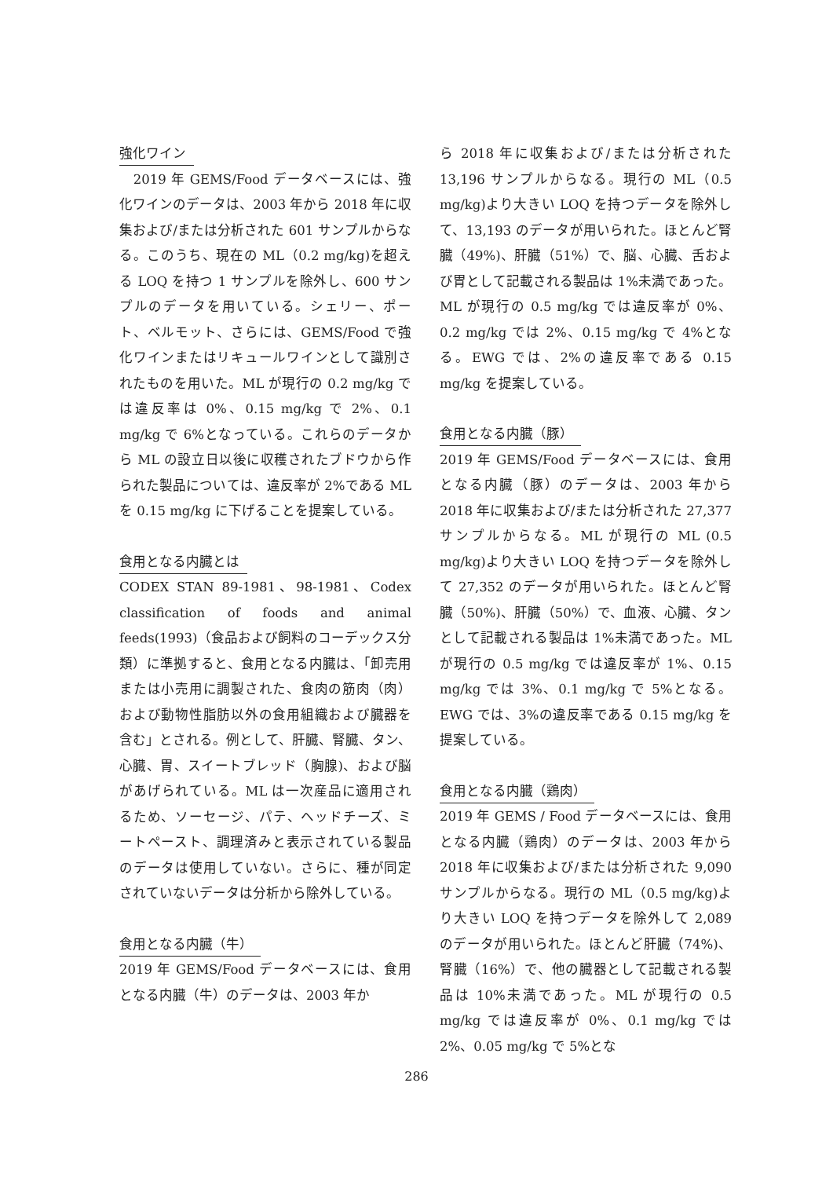強化ワイン
　2019 年 GEMS/Food データベースには、強化ワインのデータは、2003 年から 2018 年に収集および/または分析された 601 サンプルからなる。このうち、現在の ML（0.2 mg/kg)を超える LOQ を持つ 1 サンプルを除外し、600 サンプルのデータを用いている。シェリー、ポート、ベルモット、さらには、GEMS/Food で強化ワインまたはリキュールワインとして識別されたものを用いた。ML が現行の 0.2 mg/kg では違反率は 0%、0.15 mg/kg で 2%、0.1 mg/kg で 6%となっている。これらのデータから ML の設立日以後に収穫されたブドウから作られた製品については、違反率が 2%である ML を 0.15 mg/kg に下げることを提案している。
食用となる内臓とは
CODEX STAN 89-1981、98-1981、Codex classification of foods and animal feeds(1993)（食品および飼料のコーデックス分類）に準拠すると、食用となる内臓は、「卸売用または小売用に調製された、食肉の筋肉（肉）および動物性脂肪以外の食用組織および臓器を含む」とされる。例として、肝臓、腎臓、タン、心臓、胃、スイートブレッド（胸腺)、および脳があげられている。ML は一次産品に適用されるため、ソーセージ、パテ、ヘッドチーズ、ミートペースト、調理済みと表示されている製品のデータは使用していない。さらに、種が同定されていないデータは分析から除外している。
食用となる内臓（牛）
2019 年 GEMS/Food データベースには、食用となる内臓（牛）のデータは、2003 年か
ら 2018 年に収集および/または分析された 13,196 サンプルからなる。現行の ML（0.5 mg/kg)より大きい LOQ を持つデータを除外して、13,193 のデータが用いられた。ほとんど腎臓（49%)、肝臓（51%）で、脳、心臓、舌および胃として記載される製品は 1%未満であった。ML が現行の 0.5 mg/kg では違反率が 0%、0.2 mg/kg では 2%、0.15 mg/kg で 4%となる。EWG では、2%の違反率である 0.15 mg/kg を提案している。
食用となる内臓（豚）
2019 年 GEMS/Food データベースには、食用となる内臓（豚）のデータは、2003 年から 2018 年に収集および/または分析された 27,377 サンプルからなる。ML が現行の ML (0.5 mg/kg)より大きい LOQ を持つデータを除外して 27,352 のデータが用いられた。ほとんど腎臓（50%)、肝臓（50%）で、血液、心臓、タンとして記載される製品は 1%未満であった。ML が現行の 0.5 mg/kg では違反率が 1%、0.15 mg/kg では 3%、0.1 mg/kg で 5%となる。EWG では、3%の違反率である 0.15 mg/kg を提案している。
食用となる内臓（鶏肉）
2019 年 GEMS / Food データベースには、食用となる内臓（鶏肉）のデータは、2003 年から 2018 年に収集および/または分析された 9,090 サンプルからなる。現行の ML（0.5 mg/kg)より大きい LOQ を持つデータを除外して 2,089 のデータが用いられた。ほとんど肝臓（74%)、腎臓（16%）で、他の臓器として記載される製品は 10%未満であった。ML が現行の 0.5 mg/kg では違反率が 0%、0.1 mg/kg では 2%、0.05 mg/kg で 5%とな
286